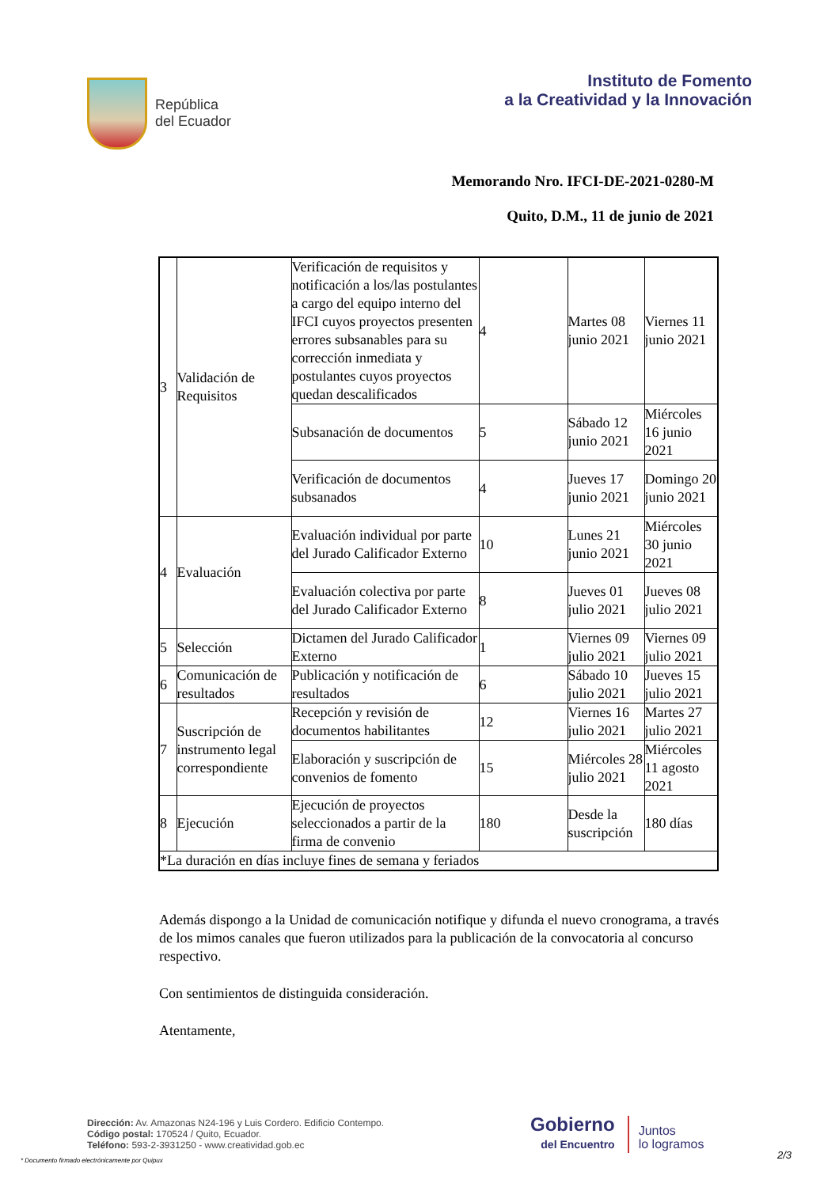República
del Ecuador
Instituto de Fomento
a la Creatividad y la Innovación
Memorando Nro. IFCI-DE-2021-0280-M
Quito, D.M., 11 de junio de 2021
| 3 | Validación de Requisitos | Verificación de requisitos y notificación a los/las postulantes a cargo del equipo interno del IFCI cuyos proyectos presenten errores subsanables para su corrección inmediata y postulantes cuyos proyectos quedan descalificados | 4 | Martes 08 junio 2021 | Viernes 11 junio 2021 |
| | | Subsanación de documentos | 5 | Sábado 12 junio 2021 | Miércoles 16 junio 2021 |
| | | Verificación de documentos subsanados | 4 | Jueves 17 junio 2021 | Domingo 20 junio 2021 |
| 4 | Evaluación | Evaluación individual por parte del Jurado Calificador Externo | 10 | Lunes 21 junio 2021 | Miércoles 30 junio 2021 |
| | | Evaluación colectiva por parte del Jurado Calificador Externo | 8 | Jueves 01 julio 2021 | Jueves 08 julio 2021 |
| 5 | Selección | Dictamen del Jurado Calificador Externo | 1 | Viernes 09 julio 2021 | Viernes 09 julio 2021 |
| 6 | Comunicación de resultados | Publicación y notificación de resultados | 6 | Sábado 10 julio 2021 | Jueves 15 julio 2021 |
| 7 | Suscripción de instrumento legal correspondiente | Recepción y revisión de documentos habilitantes | 12 | Viernes 16 julio 2021 | Martes 27 julio 2021 |
| | | Elaboración y suscripción de convenios de fomento | 15 | Miércoles 28 julio 2021 | Miércoles 11 agosto 2021 |
| 8 | Ejecución | Ejecución de proyectos seleccionados a partir de la firma de convenio | 180 | Desde la suscripción | 180 días |
| *La duración en días incluye fines de semana y feriados | | | | | |
Además dispongo a la Unidad de comunicación notifique y difunda el nuevo cronograma, a través de los mimos canales que fueron utilizados para la publicación de la convocatoria al concurso respectivo.
Con sentimientos de distinguida consideración.
Atentamente,
Dirección: Av. Amazonas N24-196 y Luis Cordero. Edificio Contempo.
Código postal: 170524 / Quito, Ecuador.
Teléfono: 593-2-3931250 - www.creatividad.gob.ec
Gobierno
del Encuentro
Juntos
lo logramos
* Documento firmado electrónicamente por Quipux
2/3